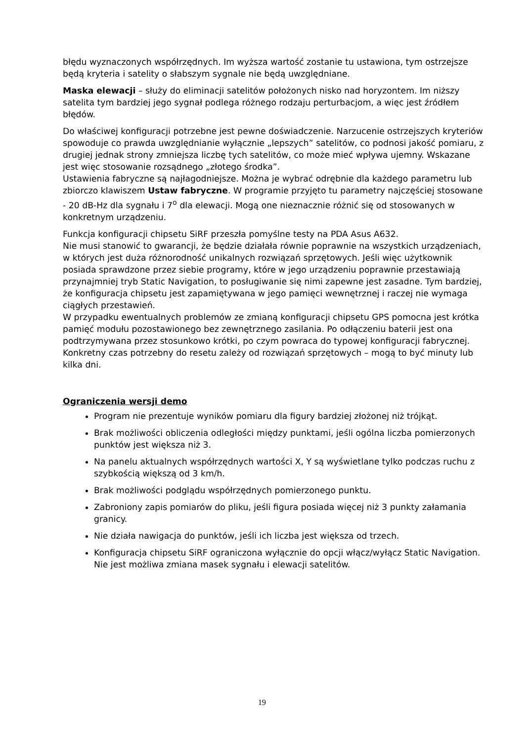błędu wyznaczonych współrzędnych. Im wyższa wartość zostanie tu ustawiona, tym ostrzejsze będą kryteria i satelity o słabszym sygnale nie będą uwzględniane.
Maska elewacji – służy do eliminacji satelitów położonych nisko nad horyzontem. Im niższy satelita tym bardziej jego sygnał podlega różnego rodzaju perturbacjom, a więc jest źródłem błędów.
Do właściwej konfiguracji potrzebne jest pewne doświadczenie. Narzucenie ostrzejszych kryteriów spowoduje co prawda uwzględnianie wyłącznie „lepszych” satelitów, co podnosi jakość pomiaru, z drugiej jednak strony zmniejsza liczbę tych satelitów, co może mieć wpływa ujemny. Wskazane jest więc stosowanie rozsądnego „złotego środka”.
Ustawienia fabryczne są najłagodniejsze. Można je wybrać odrębnie dla każdego parametru lub zbiorczo klawiszem Ustaw fabryczne. W programie przyjęto tu parametry najczęściej stosowane - 20 dB-Hz dla sygnału i 7<sup>o</sup> dla elewacji. Mogą one nieznacznie różnić się od stosowanych w konkretnym urządzeniu.
Funkcja konfiguracji chipsetu SiRF przeszła pomyślne testy na PDA Asus A632.
Nie musi stanowić to gwarancji, że będzie działała równie poprawnie na wszystkich urządzeniach, w których jest duża różnorodność unikalnych rozwiązań sprzętowych. Jeśli więc użytkownik posiada sprawdzone przez siebie programy, które w jego urządzeniu poprawnie przestawiają przynajmniej tryb Static Navigation, to posługiwanie się nimi zapewne jest zasadne. Tym bardziej, że konfiguracja chipsetu jest zapamiętywana w jego pamięci wewnętrznej i raczej nie wymaga ciągłych przestawień.
W przypadku ewentualnych problemów ze zmianą konfiguracji chipsetu GPS pomocna jest krótka pamięć modułu pozostawionego bez zewnętrznego zasilania. Po odłączeniu baterii jest ona podtrzymywana przez stosunkowo krótki, po czym powraca do typowej konfiguracji fabrycznej. Konkretny czas potrzebny do resetu zależy od rozwiązań sprzętowych – mogą to być minuty lub kilka dni.
Ograniczenia wersji demo
Program nie prezentuje wyników pomiaru dla figury bardziej złożonej niż trójkąt.
Brak możliwości obliczenia odległości między punktami, jeśli ogólna liczba pomierzonych punktów jest większa niż 3.
Na panelu aktualnych współrzędnych wartości X, Y są wyświetlane tylko podczas ruchu z szybkością większą od 3 km/h.
Brak możliwości podglądu współrzędnych pomierzonego punktu.
Zabroniony zapis pomiarów do pliku, jeśli figura posiada więcej niż 3 punkty załamania granicy.
Nie działa nawigacja do punktów, jeśli ich liczba jest większa od trzech.
Konfiguracja chipsetu SiRF ograniczona wyłącznie do opcji włącz/wyłącz Static Navigation. Nie jest możliwa zmiana masek sygnału i elewacji satelitów.
19